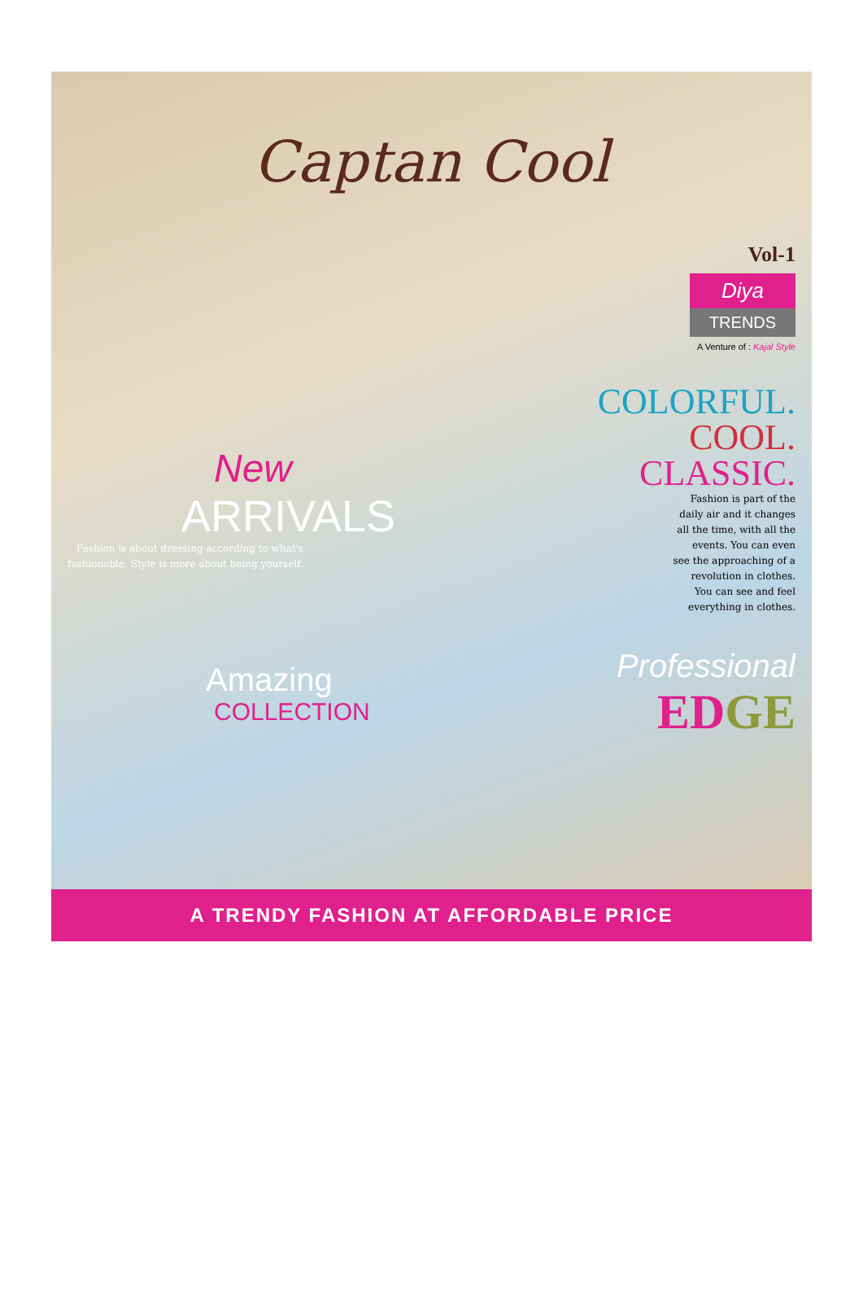Captan Cool
New
ARRIVALS
Fashion is about dressing according to what's fashionable. Style is more about being yourself.
Amazing
COLLECTION
Vol-1
Diya
TRENDS
A Venture of : Kajal Style
COLORFUL.
COOL.
CLASSIC.
Fashion is part of the
daily air and it changes
all the time, with all the
events. You can even
see the approaching of a
revolution in clothes.
You can see and feel
everything in clothes.
Professional
ED GE
A TRENDY FASHION AT AFFORDABLE PRICE